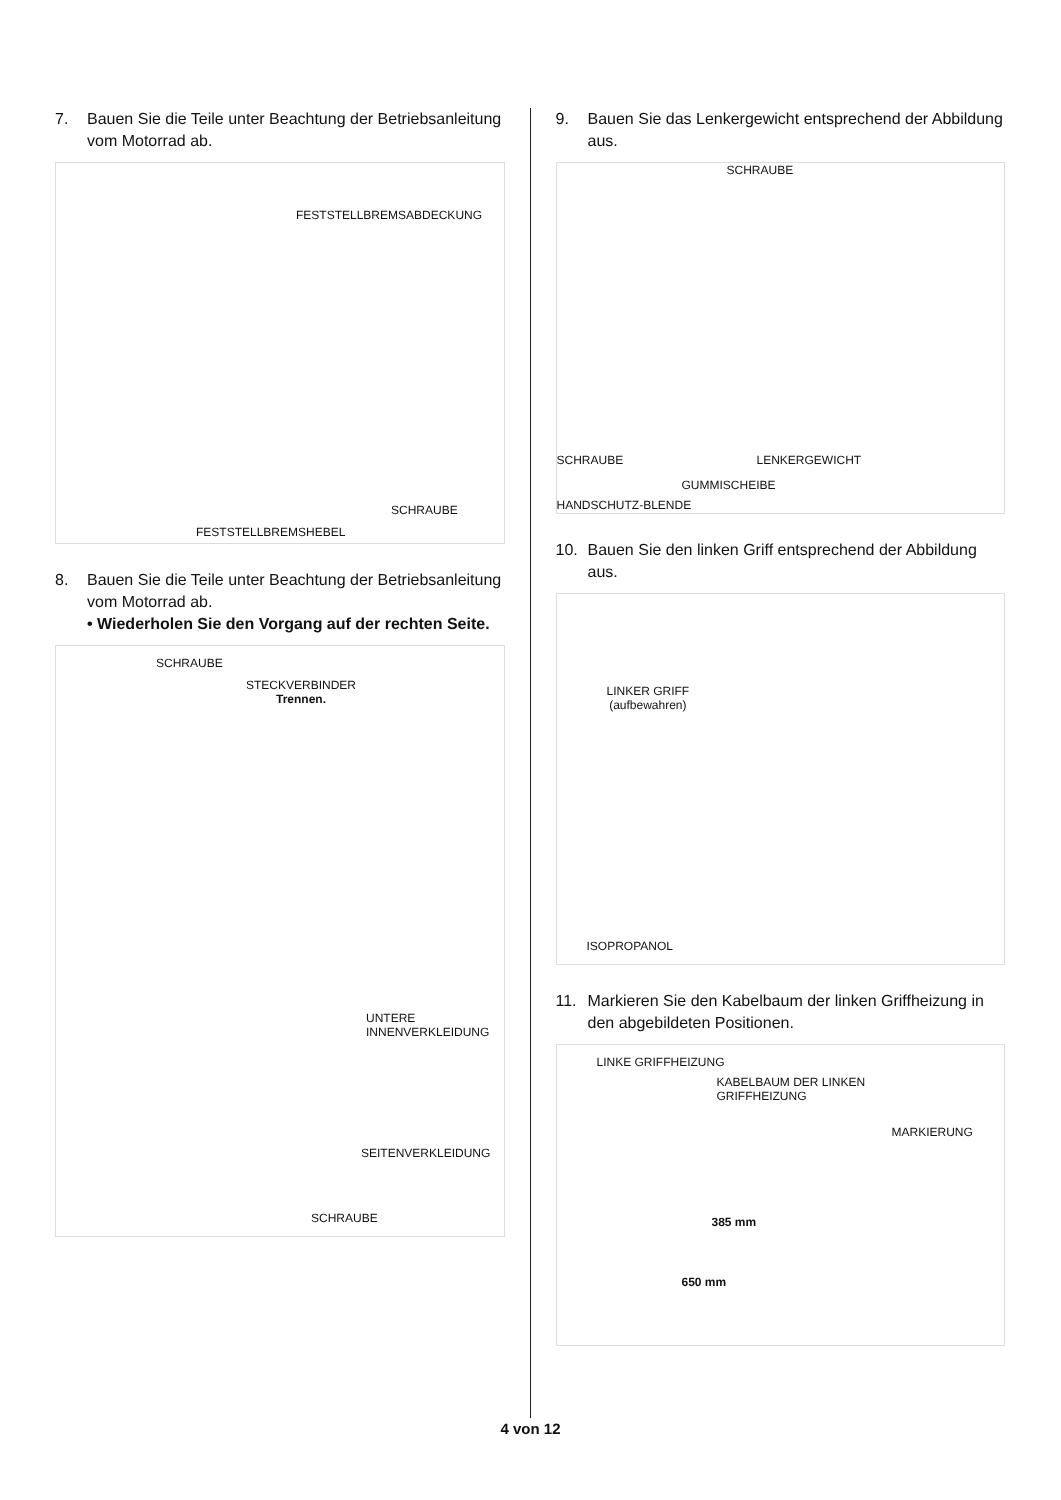7. Bauen Sie die Teile unter Beachtung der Betriebsanleitung vom Motorrad ab.
FESTSTELLBREMSABDECKUNG
SCHRAUBE
FESTSTELLBREMSHEBEL
8. Bauen Sie die Teile unter Beachtung der Betriebsanleitung vom Motorrad ab.
• Wiederholen Sie den Vorgang auf der rechten Seite.
SCHRAUBE
STECKVERBINDER
Trennen.
UNTERE
INNENVERKLEIDUNG
SEITENVERKLEIDUNG
SCHRAUBE
9. Bauen Sie das Lenkergewicht entsprechend der Abbildung aus.
SCHRAUBE
SCHRAUBE LENKERGEWICHT
GUMMISCHEIBE
HANDSCHUTZ-BLENDE
10. Bauen Sie den linken Griff entsprechend der Abbildung aus.
LINKER GRIFF
(aufbewahren)
ISOPROPANOL
11. Markieren Sie den Kabelbaum der linken Griffheizung in den abgebildeten Positionen.
LINKE GRIFFHEIZUNG
KABELBAUM DER LINKEN
GRIFFHEIZUNG
MARKIERUNG
385 mm
650 mm
4 von 12